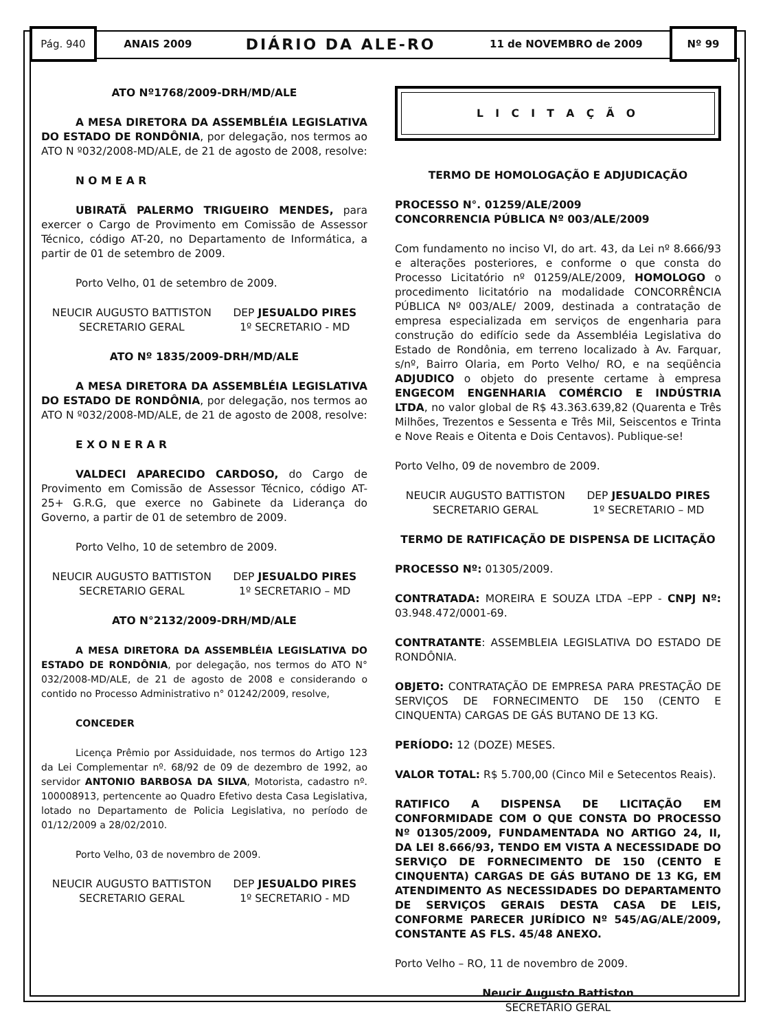Pág. 940
ANAIS 2009 DIÁRIO DA ALE-RO 11 de NOVEMBRO de 2009
Nº 99
ATO Nº1768/2009-DRH/MD/ALE
A MESA DIRETORA DA ASSEMBLÉIA LEGISLATIVA DO ESTADO DE RONDÔNIA, por delegação, nos termos ao ATO N º032/2008-MD/ALE, de 21 de agosto de 2008, resolve:
N O M E A R
UBIRATÃ PALERMO TRIGUEIRO MENDES, para exercer o Cargo de Provimento em Comissão de Assessor Técnico, código AT-20, no Departamento de Informática, a partir de 01 de setembro de 2009.
Porto Velho, 01 de setembro de 2009.
NEUCIR AUGUSTO BATTISTON
SECRETARIO GERAL
DEP JESUALDO PIRES
1º SECRETARIO - MD
ATO Nº 1835/2009-DRH/MD/ALE
A MESA DIRETORA DA ASSEMBLÉIA LEGISLATIVA DO ESTADO DE RONDÔNIA, por delegação, nos termos ao ATO N º032/2008-MD/ALE, de 21 de agosto de 2008, resolve:
E X O N E R A R
VALDECI APARECIDO CARDOSO, do Cargo de Provimento em Comissão de Assessor Técnico, código AT-25+ G.R.G, que exerce no Gabinete da Liderança do Governo, a partir de 01 de setembro de 2009.
Porto Velho, 10 de setembro de 2009.
NEUCIR AUGUSTO BATTISTON
SECRETARIO GERAL
DEP JESUALDO PIRES
1º SECRETARIO – MD
ATO N°2132/2009-DRH/MD/ALE
A MESA DIRETORA DA ASSEMBLÉIA LEGISLATIVA DO ESTADO DE RONDÔNIA, por delegação, nos termos do ATO N° 032/2008-MD/ALE, de 21 de agosto de 2008 e considerando o contido no Processo Administrativo n° 01242/2009, resolve,
CONCEDER
Licença Prêmio por Assiduidade, nos termos do Artigo 123 da Lei Complementar nº. 68/92 de 09 de dezembro de 1992, ao servidor ANTONIO BARBOSA DA SILVA, Motorista, cadastro nº. 100008913, pertencente ao Quadro Efetivo desta Casa Legislativa, lotado no Departamento de Policia Legislativa, no período de 01/12/2009 a 28/02/2010.
Porto Velho, 03 de novembro de 2009.
NEUCIR AUGUSTO BATTISTON
SECRETARIO GERAL
DEP JESUALDO PIRES
1º SECRETARIO - MD
L I C I T A Ç Ã O
TERMO DE HOMOLOGAÇÃO E ADJUDICAÇÃO
PROCESSO N°. 01259/ALE/2009
CONCORRENCIA PÚBLICA Nº 003/ALE/2009
Com fundamento no inciso VI, do art. 43, da Lei nº 8.666/93 e alterações posteriores, e conforme o que consta do Processo Licitatório nº 01259/ALE/2009, HOMOLOGO o procedimento licitatório na modalidade CONCORRÊNCIA PÚBLICA Nº 003/ALE/ 2009, destinada a contratação de empresa especializada em serviços de engenharia para construção do edifício sede da Assembléia Legislativa do Estado de Rondônia, em terreno localizado à Av. Farquar, s/nº, Bairro Olaria, em Porto Velho/ RO, e na seqüência ADJUDICO o objeto do presente certame à empresa ENGECOM ENGENHARIA COMÉRCIO E INDÚSTRIA LTDA, no valor global de R$ 43.363.639,82 (Quarenta e Três Milhões, Trezentos e Sessenta e Três Mil, Seiscentos e Trinta e Nove Reais e Oitenta e Dois Centavos). Publique-se!
Porto Velho, 09 de novembro de 2009.
NEUCIR AUGUSTO BATTISTON
SECRETARIO GERAL
DEP JESUALDO PIRES
1º SECRETARIO – MD
TERMO DE RATIFICAÇÃO DE DISPENSA DE LICITAÇÃO
PROCESSO Nº: 01305/2009.
CONTRATADA: MOREIRA E SOUZA LTDA –EPP - CNPJ Nº: 03.948.472/0001-69.
CONTRATANTE: ASSEMBLEIA LEGISLATIVA DO ESTADO DE RONDÔNIA.
OBJETO: CONTRATAÇÃO DE EMPRESA PARA PRESTAÇÃO DE SERVIÇOS DE FORNECIMENTO DE 150 (CENTO E CINQUENTA) CARGAS DE GÁS BUTANO DE 13 KG.
PERÍODO: 12 (DOZE) MESES.
VALOR TOTAL: R$ 5.700,00 (Cinco Mil e Setecentos Reais).
RATIFICO A DISPENSA DE LICITAÇÃO EM CONFORMIDADE COM O QUE CONSTA DO PROCESSO Nº 01305/2009, FUNDAMENTADA NO ARTIGO 24, II, DA LEI 8.666/93, TENDO EM VISTA A NECESSIDADE DO SERVIÇO DE FORNECIMENTO DE 150 (CENTO E CINQUENTA) CARGAS DE GÁS BUTANO DE 13 KG, EM ATENDIMENTO AS NECESSIDADES DO DEPARTAMENTO DE SERVIÇOS GERAIS DESTA CASA DE LEIS, CONFORME PARECER JURÍDICO Nº 545/AG/ALE/2009, CONSTANTE AS FLS. 45/48 ANEXO.
Porto Velho – RO, 11 de novembro de 2009.
Neucir Augusto Battiston
SECRETÁRIO GERAL